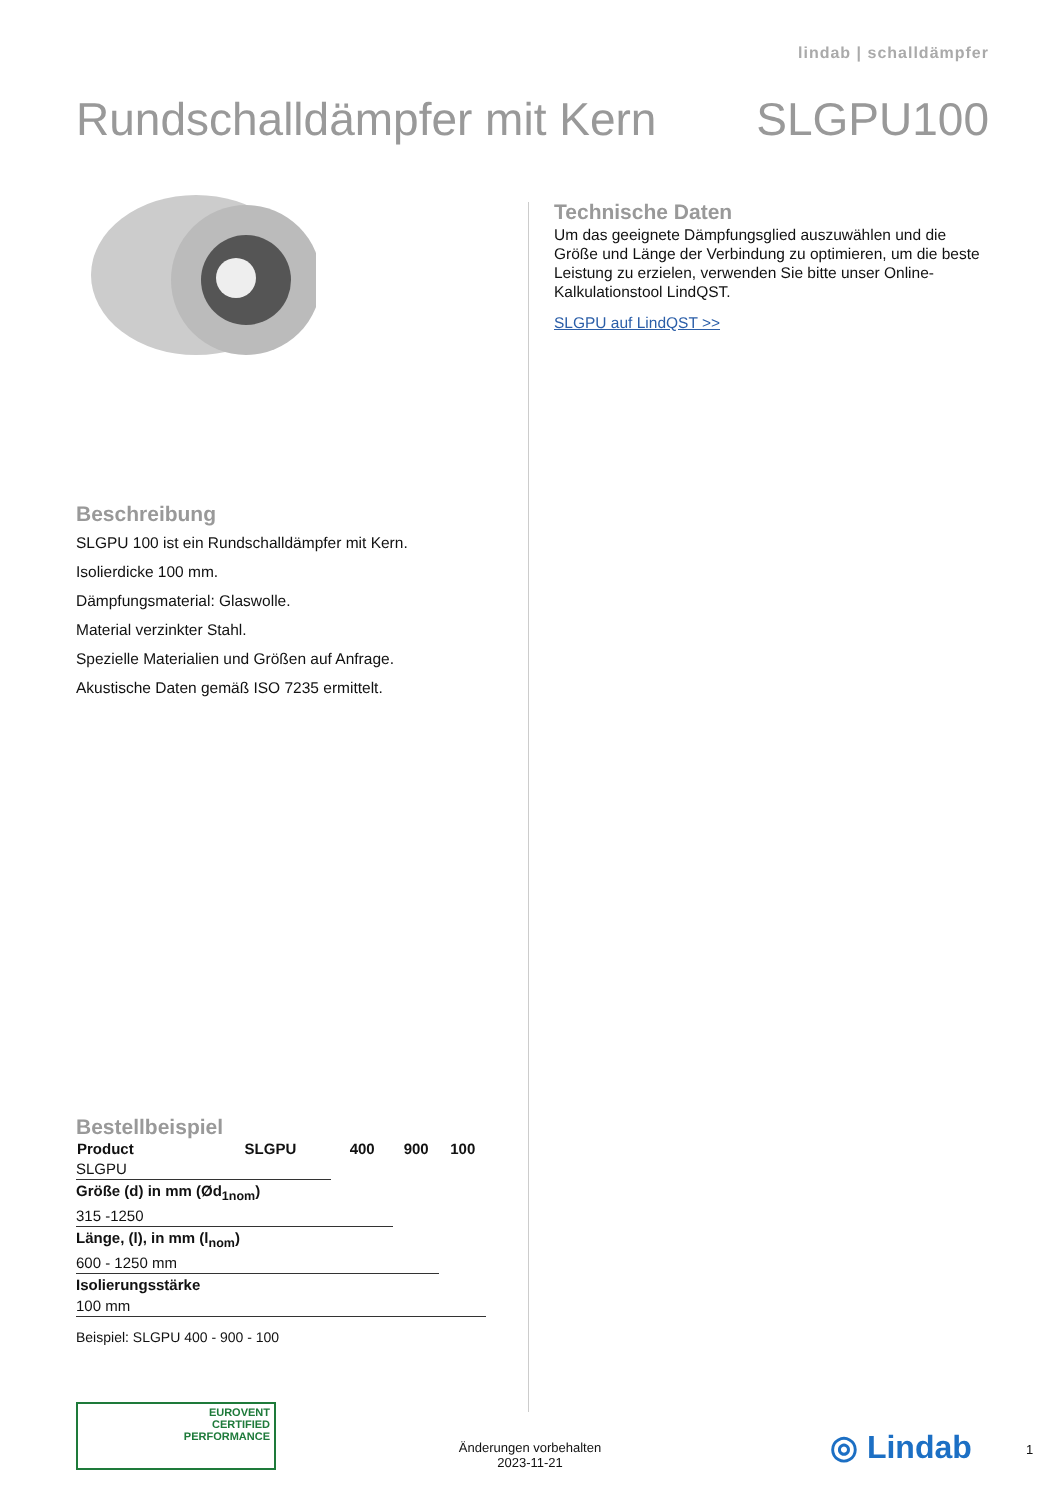lindab | schalldämpfer
Rundschalldämpfer mit Kern SLGPU100
Beschreibung
SLGPU 100 ist ein Rundschalldämpfer mit Kern.
Isolierdicke 100 mm.
Dämpfungsmaterial: Glaswolle.
Material verzinkter Stahl.
Spezielle Materialien und Größen auf Anfrage.
Akustische Daten gemäß ISO 7235 ermittelt.
Bestellbeispiel
| Product | SLGPU | 400 | 900 | 100 |
| --- | --- | --- | --- | --- |
| SLGPU | | | | |
| Größe (d) in mm (Ød<sub>1nom</sub>) | | | | |
| 315 -1250 | | | | |
| Länge, (l), in mm (l<sub>nom</sub>) | | | | |
| 600 - 1250 mm | | | | |
| Isolierungsstärke | | | | |
| 100 mm | | | | |
Beispiel: SLGPU 400 - 900 - 100
Technische Daten
Um das geeignete Dämpfungsglied auszuwählen und die Größe und Länge der Verbindung zu optimieren, um die beste Leistung zu erzielen, verwenden Sie bitte unser Online-Kalkulationstool LindQST.
SLGPU auf LindQST >>
EUROVENT
CERTIFIED
PERFORMANCE
Änderungen vorbehalten
2023-11-21
◎ Lindab 1